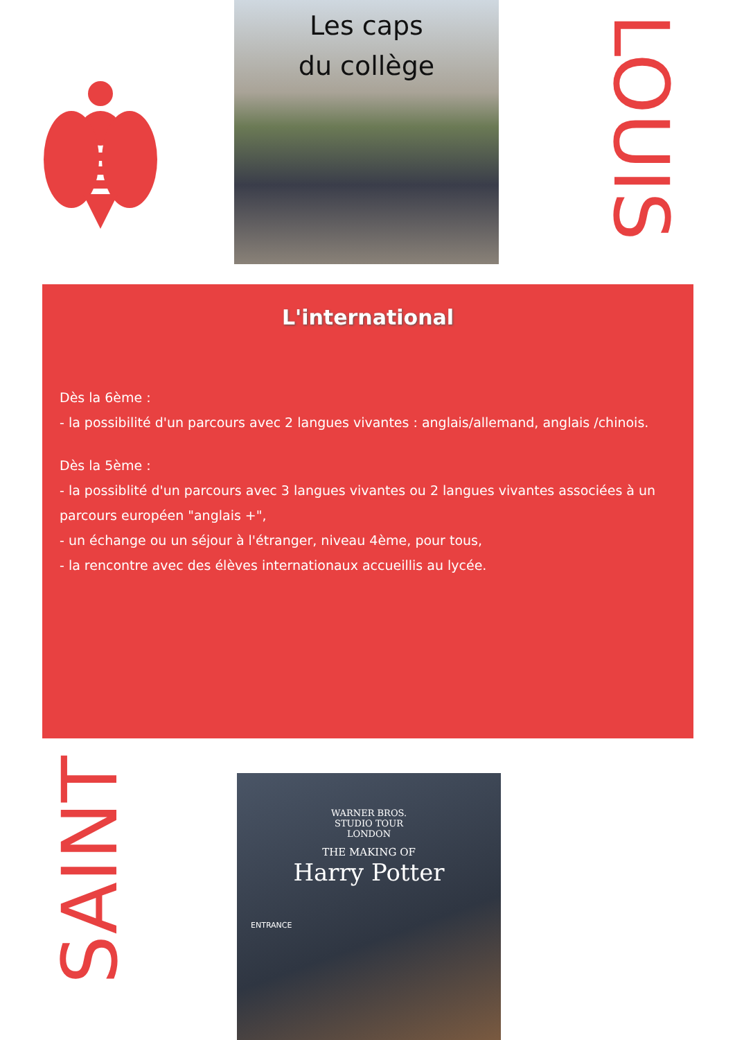Les caps
du collège
LOUIS
L'international
Dès la 6ème :
- la possibilité d'un parcours avec 2 langues vivantes : anglais/allemand, anglais /chinois.
Dès la 5ème :
- la possiblité d'un parcours avec 3 langues vivantes ou 2 langues vivantes associées à un parcours européen "anglais +",
- un échange ou un séjour à l'étranger, niveau 4ème, pour tous,
- la rencontre avec des élèves internationaux accueillis au lycée.
SAINT
WARNER BROS.
STUDIO TOUR
LONDON
THE MAKING OF
Harry Potter
ENTRANCE